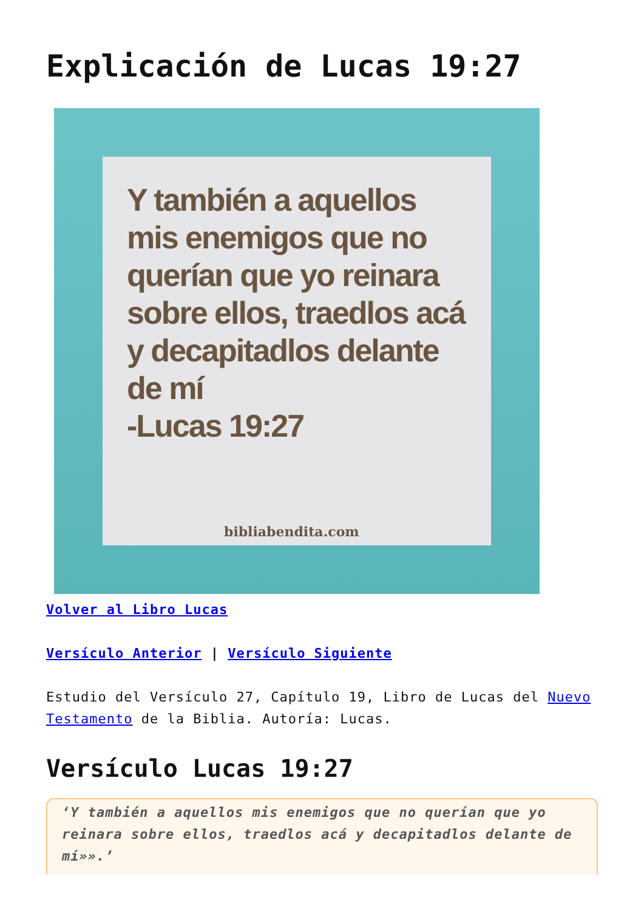Explicación de Lucas 19:27
Y también a aquellos mis enemigos que no querían que yo reinara sobre ellos, traedlos acá y decapitadlos delante de mí
-Lucas 19:27
bibliabendita.com
Volver al Libro Lucas
Versículo Anterior | Versículo Siguiente
Estudio del Versículo 27, Capítulo 19, Libro de Lucas del Nuevo Testamento de la Biblia. Autoría: Lucas.
Versículo Lucas 19:27
‘Y también a aquellos mis enemigos que no querían que yo reinara sobre ellos, traedlos acá y decapitadlos delante de mí»».’